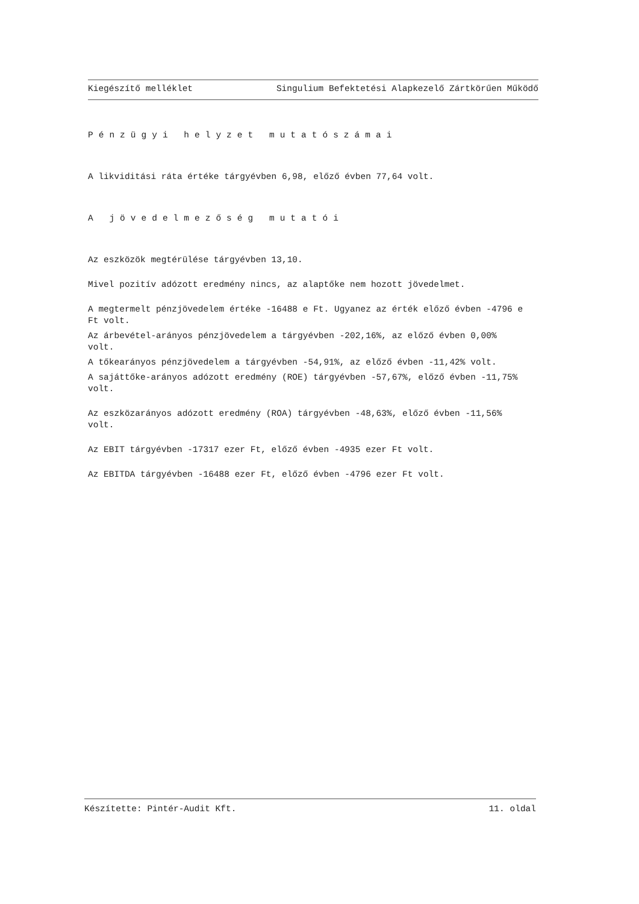Kiegészítő melléklet Singulium Befektetési Alapkezelő Zártkörűen Működő
Pénzügyi helyzet mutatószámai
A likviditási ráta értéke tárgyévben 6,98, előző évben 77,64 volt.
A jövedelmezőség mutatói
Az eszközök megtérülése tárgyévben 13,10.
Mivel pozitív adózott eredmény nincs, az alaptőke nem hozott jövedelmet.
A megtermelt pénzjövedelem értéke -16488 e Ft. Ugyanez az érték előző évben -4796 e Ft volt.
Az árbevétel-arányos pénzjövedelem a tárgyévben -202,16%, az előző évben 0,00% volt.
A tőkearányos pénzjövedelem a tárgyévben -54,91%, az előző évben -11,42% volt.
A sajáttőke-arányos adózott eredmény (ROE) tárgyévben -57,67%, előző évben -11,75% volt.
Az eszközarányos adózott eredmény (ROA) tárgyévben -48,63%, előző évben -11,56% volt.
Az EBIT tárgyévben -17317 ezer Ft, előző évben -4935 ezer Ft volt.
Az EBITDA tárgyévben -16488 ezer Ft, előző évben -4796 ezer Ft volt.
Készítette: Pintér-Audit Kft. 11. oldal